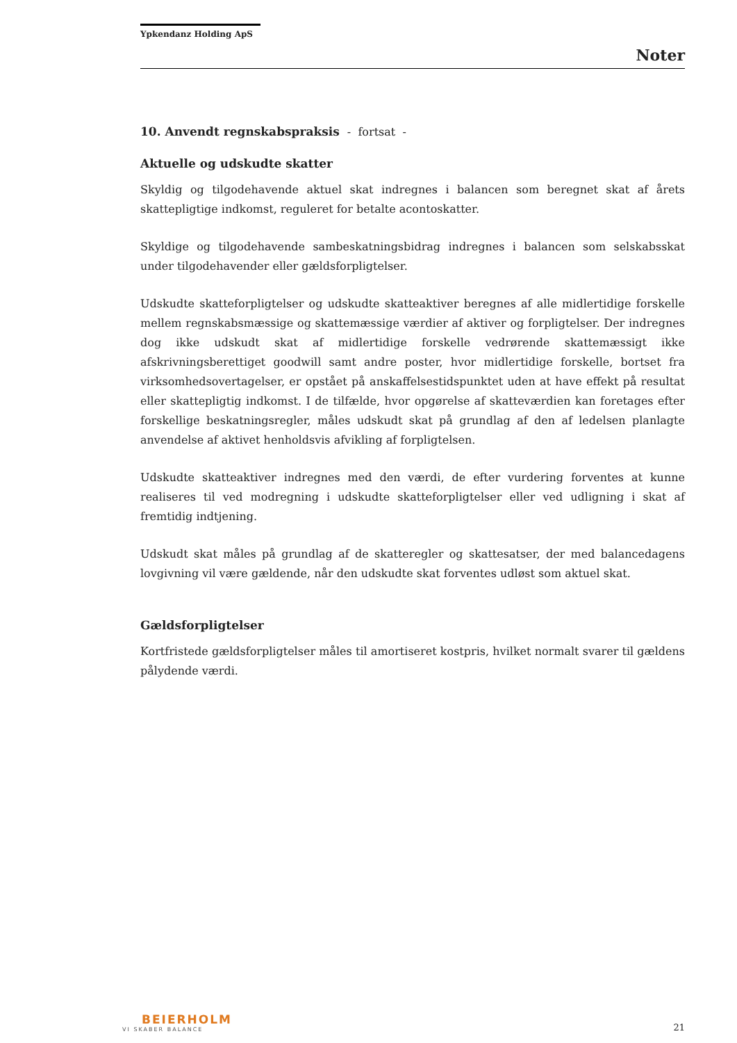Ypkendanz Holding ApS
Noter
10. Anvendt regnskabspraksis - fortsat -
Aktuelle og udskudte skatter
Skyldig og tilgodehavende aktuel skat indregnes i balancen som beregnet skat af årets skattepligtige indkomst, reguleret for betalte acontoskatter.
Skyldige og tilgodehavende sambeskatningsbidrag indregnes i balancen som selskabsskat under tilgodehavender eller gældsforpligtelser.
Udskudte skatteforpligtelser og udskudte skatteaktiver beregnes af alle midlertidige forskelle mellem regnskabsmæssige og skattemæssige værdier af aktiver og forpligtelser. Der indregnes dog ikke udskudt skat af midlertidige forskelle vedrørende skattemæssigt ikke afskrivningsberettiget goodwill samt andre poster, hvor midlertidige forskelle, bortset fra virksomhedsovertagelser, er opstået på anskaffelsestidspunktet uden at have effekt på resultat eller skattepligtig indkomst. I de tilfælde, hvor opgørelse af skatteværdien kan foretages efter forskellige beskatningsregler, måles udskudt skat på grundlag af den af ledelsen planlagte anvendelse af aktivet henholdsvis afvikling af forpligtelsen.
Udskudte skatteaktiver indregnes med den værdi, de efter vurdering forventes at kunne realiseres til ved modregning i udskudte skatteforpligtelser eller ved udligning i skat af fremtidig indtjening.
Udskudt skat måles på grundlag af de skatteregler og skattesatser, der med balancedagens lovgivning vil være gældende, når den udskudte skat forventes udløst som aktuel skat.
Gældsforpligtelser
Kortfristede gældsforpligtelser måles til amortiseret kostpris, hvilket normalt svarer til gældens pålydende værdi.
BEIERHOLM
VI SKABER BALANCE
21